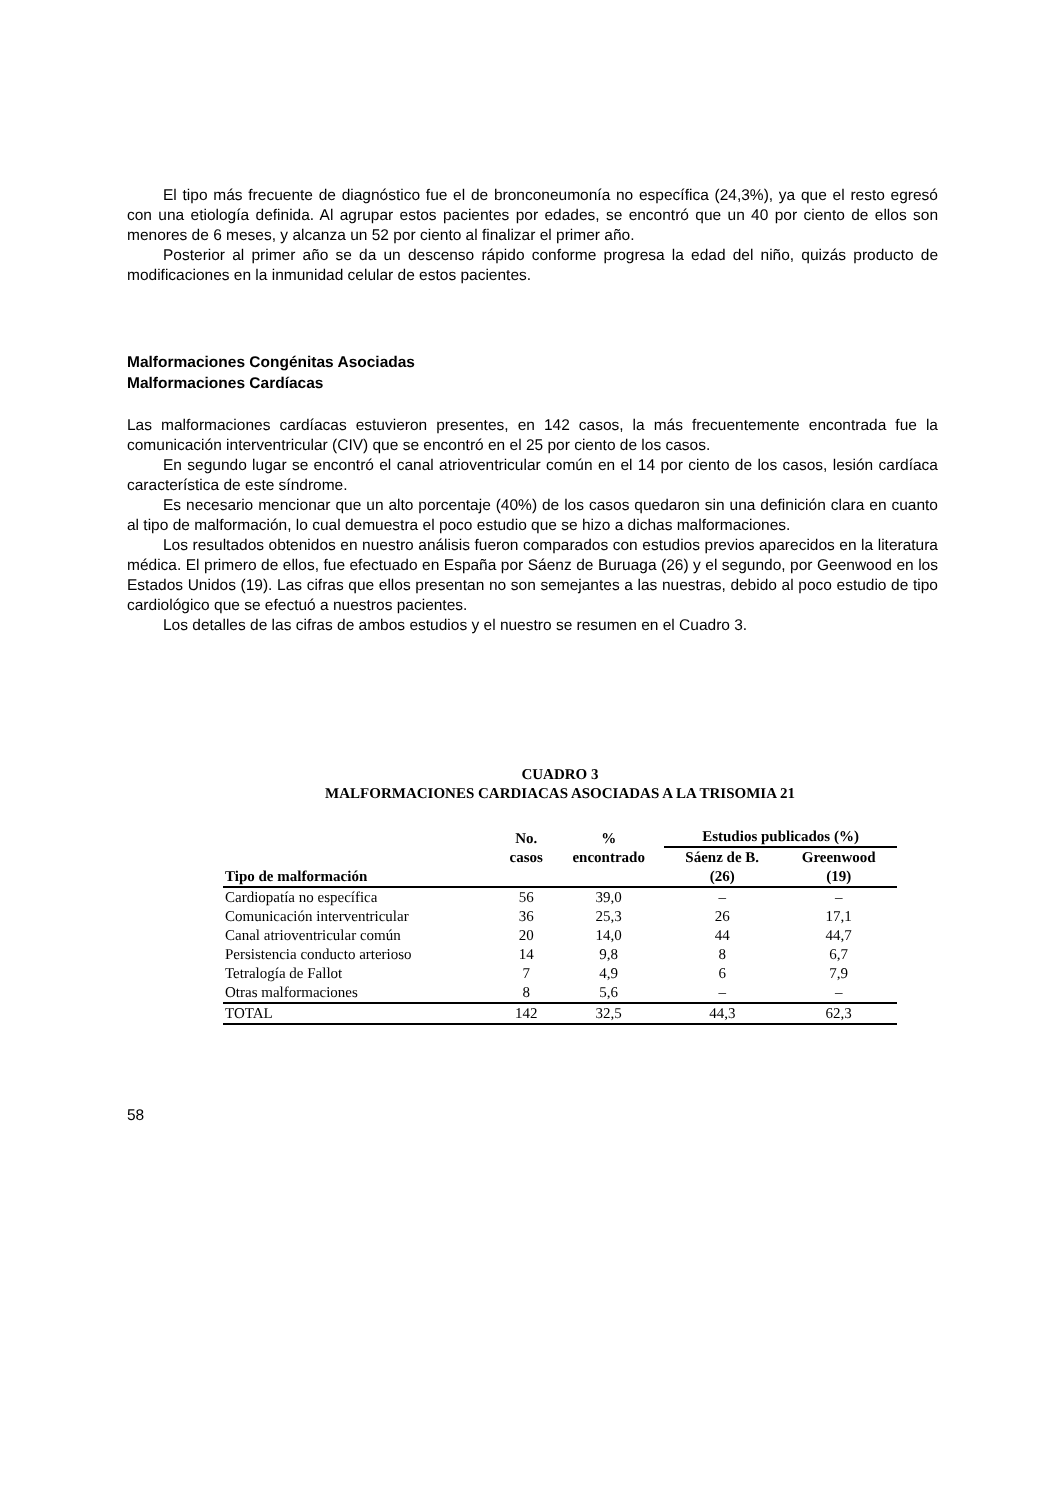El tipo más frecuente de diagnóstico fue el de bronconeumonía no específica (24,3%), ya que el resto egresó con una etiología definida. Al agrupar estos pacientes por edades, se encontró que un 40 por ciento de ellos son menores de 6 meses, y alcanza un 52 por ciento al finalizar el primer año.
Posterior al primer año se da un descenso rápido conforme progresa la edad del niño, quizás producto de modificaciones en la inmunidad celular de estos pacientes.
Malformaciones Congénitas Asociadas
Malformaciones Cardíacas
Las malformaciones cardíacas estuvieron presentes, en 142 casos, la más frecuentemente encontrada fue la comunicación interventricular (CIV) que se encontró en el 25 por ciento de los casos.
En segundo lugar se encontró el canal atrioventricular común en el 14 por ciento de los casos, lesión cardíaca característica de este síndrome.
Es necesario mencionar que un alto porcentaje (40%) de los casos quedaron sin una definición clara en cuanto al tipo de malformación, lo cual demuestra el poco estudio que se hizo a dichas malformaciones.
Los resultados obtenidos en nuestro análisis fueron comparados con estudios previos aparecidos en la literatura médica. El primero de ellos, fue efectuado en España por Sáenz de Buruaga (26) y el segundo, por Geenwood en los Estados Unidos (19). Las cifras que ellos presentan no son semejantes a las nuestras, debido al poco estudio de tipo cardiológico que se efectuó a nuestros pacientes.
Los detalles de las cifras de ambos estudios y el nuestro se resumen en el Cuadro 3.
CUADRO 3
MALFORMACIONES CARDIACAS ASOCIADAS A LA TRISOMIA 21
| Tipo de malformación | No. casos | % encontrado | Estudios publicados (%) | |
| --- | --- | --- | --- | --- |
| | | | Sáenz de B. | Greenwood |
| | | | (26) | (19) |
| Cardiopatía no específica | 56 | 39,0 | – | – |
| Comunicación interventricular | 36 | 25,3 | 26 | 17,1 |
| Canal atrioventricular común | 20 | 14,0 | 44 | 44,7 |
| Persistencia conducto arterioso | 14 | 9,8 | 8 | 6,7 |
| Tetralogía de Fallot | 7 | 4,9 | 6 | 7,9 |
| Otras malformaciones | 8 | 5,6 | – | – |
| TOTAL | 142 | 32,5 | 44,3 | 62,3 |
58